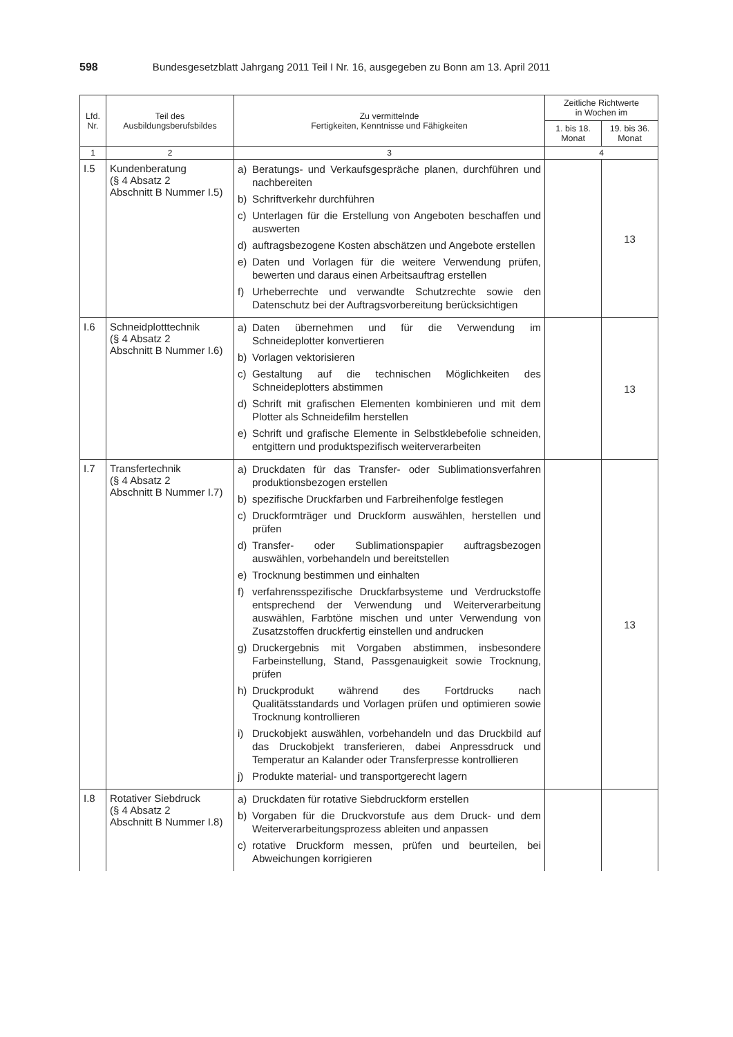598 Bundesgesetzblatt Jahrgang 2011 Teil I Nr. 16, ausgegeben zu Bonn am 13. April 2011
| Lfd. Nr. | Teil des Ausbildungsberufsbildes | Zu vermittelnde Fertigkeiten, Kenntnisse und Fähigkeiten | Zeitliche Richtwerte in Wochen im | |
| --- | --- | --- | --- | --- |
| | | | 1. bis 18. Monat | 19. bis 36. Monat |
| 1 | 2 | 3 | 4 | |
| I.5 | Kundenberatung (§ 4 Absatz 2 Abschnitt B Nummer I.5) | a) Beratungs- und Verkaufsgespräche planen, durchführen und nachbereiten b) Schriftverkehr durchführen c) Unterlagen für die Erstellung von Angeboten beschaffen und auswerten d) auftragsbezogene Kosten abschätzen und Angebote erstellen e) Daten und Vorlagen für die weitere Verwendung prüfen, bewerten und daraus einen Arbeitsauftrag erstellen f) Urheberrechte und verwandte Schutzrechte sowie den Datenschutz bei der Auftragsvorbereitung berücksichtigen | | 13 |
| I.6 | Schneidplotttechnik (§ 4 Absatz 2 Abschnitt B Nummer I.6) | a) Daten übernehmen und für die Verwendung im Schneideplotter konvertieren b) Vorlagen vektorisieren c) Gestaltung auf die technischen Möglichkeiten des Schneideplotters abstimmen d) Schrift mit grafischen Elementen kombinieren und mit dem Plotter als Schneidefilm herstellen e) Schrift und grafische Elemente in Selbstklebefolie schneiden, entgittern und produktspezifisch weiterverarbeiten | | 13 |
| I.7 | Transfertechnik (§ 4 Absatz 2 Abschnitt B Nummer I.7) | a) Druckdaten für das Transfer- oder Sublimationsverfahren produktionsbezogen erstellen b) spezifische Druckfarben und Farbreihenfolge festlegen c) Druckformträger und Druckform auswählen, herstellen und prüfen d) Transfer- oder Sublimationspapier auftragsbezogen auswählen, vorbehandeln und bereitstellen e) Trocknung bestimmen und einhalten f) verfahrensspezifische Druckfarbsysteme und Verdruckstoffe entsprechend der Verwendung und Weiterverarbeitung auswählen, Farbtöne mischen und unter Verwendung von Zusatzstoffen druckfertig einstellen und andrucken g) Druckergebnis mit Vorgaben abstimmen, insbesondere Farbeinstellung, Stand, Passgenauigkeit sowie Trocknung, prüfen h) Druckprodukt während des Fortdrucks nach Qualitätsstandards und Vorlagen prüfen und optimieren sowie Trocknung kontrollieren i) Druckobjekt auswählen, vorbehandeln und das Druckbild auf das Druckobjekt transferieren, dabei Anpressdruck und Temperatur an Kalander oder Transferpresse kontrollieren j) Produkte material- und transportgerecht lagern | | 13 |
| I.8 | Rotativer Siebdruck (§ 4 Absatz 2 Abschnitt B Nummer I.8) | a) Druckdaten für rotative Siebdruckform erstellen b) Vorgaben für die Druckvorstufe aus dem Druck- und dem Weiterverarbeitungsprozess ableiten und anpassen c) rotative Druckform messen, prüfen und beurteilen, bei Abweichungen korrigieren | | |